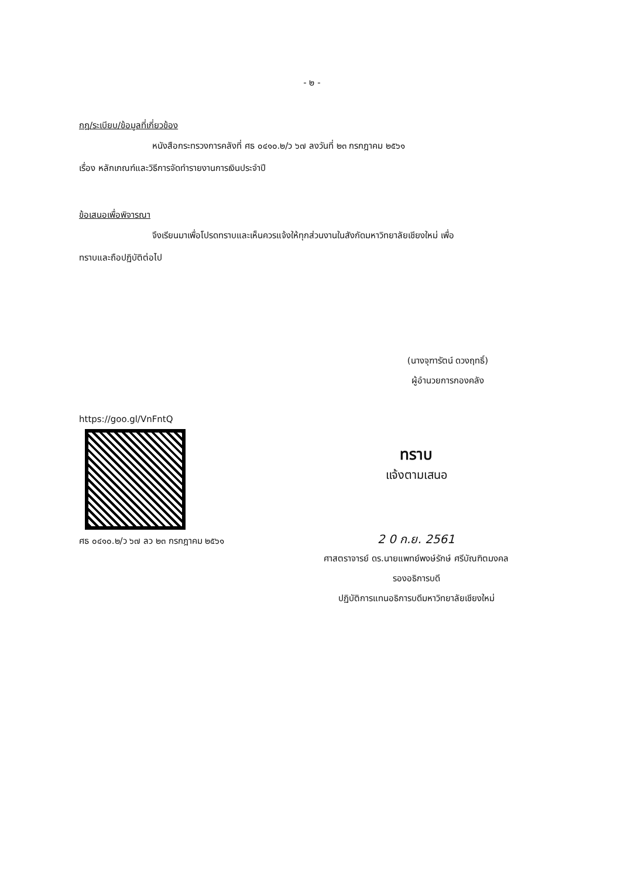- ๒ -
กฎ/ระเบียบ/ข้อมูลที่เกี่ยวข้อง
หนังสือกระทรวงการคลังที่ ศธ ๐๔๑๐.๒/ว ๖๗ ลงวันที่ ๒๓ กรกฎาคม ๒๕๖๑
เรื่อง หลักเกณฑ์และวิธีการจัดทำรายงานการเงินประจำปี
ข้อเสนอเพื่อพิจารณา
จึงเรียนมาเพื่อโปรดทราบและเห็นควรแจ้งให้ทุกส่วนงานในสังกัดมหาวิทยาลัยเชียงใหม่ เพื่อ
ทราบและถือปฏิบัติต่อไป
(นางจุฑารัตน์ ดวงฤทธิ์)
ผู้อำนวยการกองคลัง
https://goo.gl/VnFntQ
ศธ ๐๔๑๐.๒/ว ๖๗ ลว ๒๓ กรกฎาคม ๒๕๖๑
ทราบ
แจ้งตามเสนอ
2 0 ก.ย. 2561
ศาสตราจารย์ ดร.นายแพทย์พงษ์รักษ์ ศรีบัณฑิตมงคล
รองอธิการบดี
ปฏิบัติการแทนอธิการบดีมหาวิทยาลัยเชียงใหม่